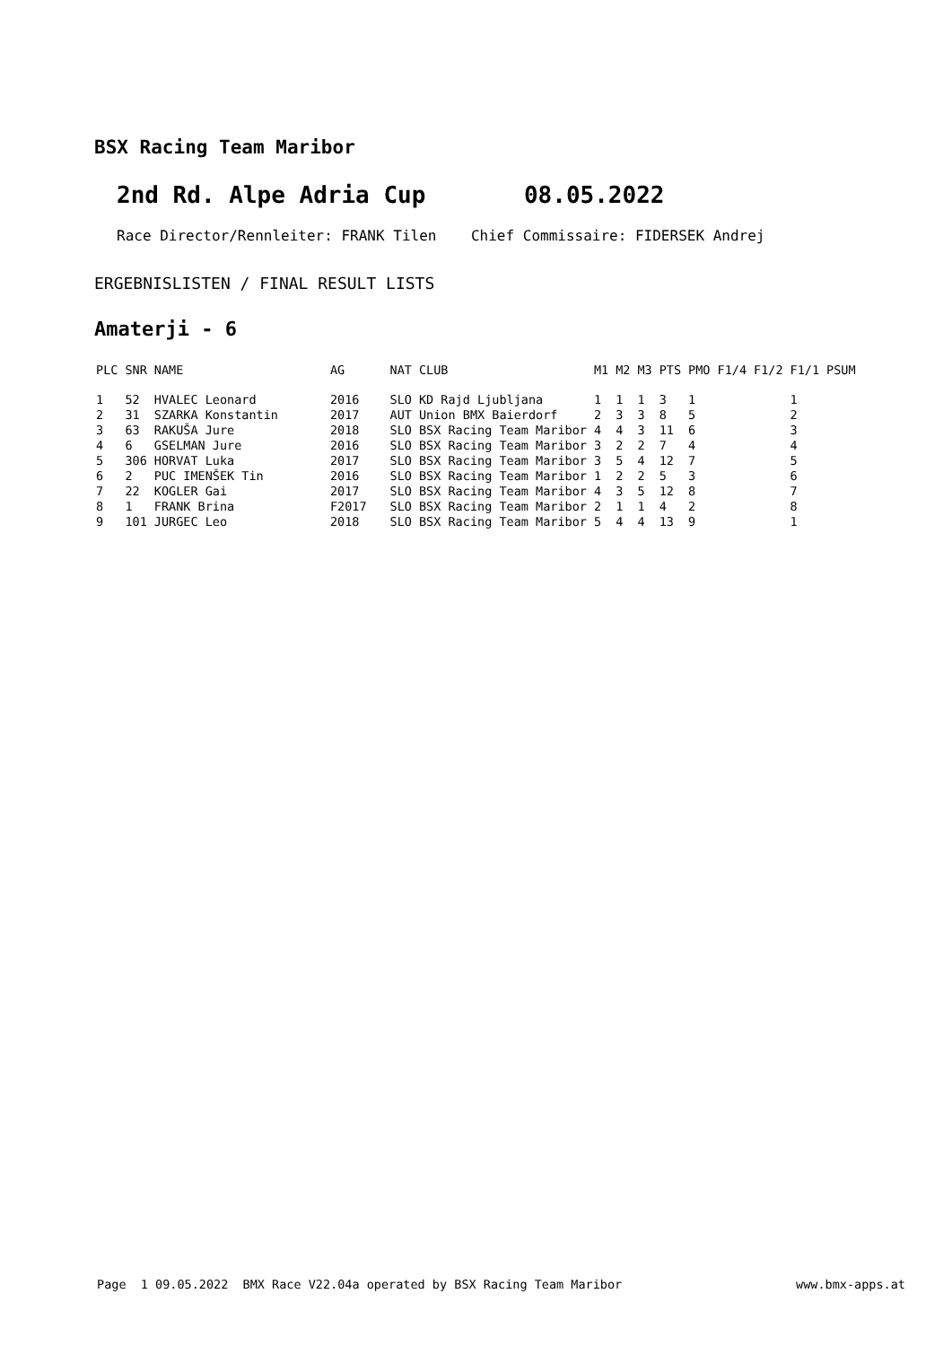BSX Racing Team Maribor
2nd Rd. Alpe Adria Cup 08.05.2022
Race Director/Rennleiter: FRANK Tilen Chief Commissaire: FIDERSEK Andrej
ERGEBNISLISTEN / FINAL RESULT LISTS
Amaterji - 6
| PLC | SNR | NAME | | AG | | NAT | CLUB | M1 | M2 | M3 | PTS | PMO | F1/4 | F1/2 | F1/1 | PSUM |
| --- | --- | --- | --- | --- | --- | --- | --- | --- | --- | --- | --- | --- | --- | --- | --- | --- |
| 1 | 52 | HVALEC Leonard | | 2016 | | SLO | KD Rajd Ljubljana | 1 | 1 | 1 | 3 | 1 | | | 1 | |
| 2 | 31 | SZARKA Konstantin | | 2017 | | AUT | Union BMX Baierdorf | 2 | 3 | 3 | 8 | 5 | | | 2 | |
| 3 | 63 | RAKUŠA Jure | | 2018 | | SLO | BSX Racing Team Maribor | 4 | 4 | 3 | 11 | 6 | | | 3 | |
| 4 | 6 | GSELMAN Jure | | 2016 | | SLO | BSX Racing Team Maribor | 3 | 2 | 2 | 7 | 4 | | | 4 | |
| 5 | 306 | HORVAT Luka | | 2017 | | SLO | BSX Racing Team Maribor | 3 | 5 | 4 | 12 | 7 | | | 5 | |
| 6 | 2 | PUC IMENŠEK Tin | | 2016 | | SLO | BSX Racing Team Maribor | 1 | 2 | 2 | 5 | 3 | | | 6 | |
| 7 | 22 | KOGLER Gai | | 2017 | | SLO | BSX Racing Team Maribor | 4 | 3 | 5 | 12 | 8 | | | 7 | |
| 8 | 1 | FRANK Brina | | F2017 | | SLO | BSX Racing Team Maribor | 2 | 1 | 1 | 4 | 2 | | | 8 | |
| 9 | 101 | JURGEC Leo | | 2018 | | SLO | BSX Racing Team Maribor | 5 | 4 | 4 | 13 | 9 | | | 1 | |
Page 1 09.05.2022 BMX Race V22.04a operated by BSX Racing Team Maribor
www.bmx-apps.at